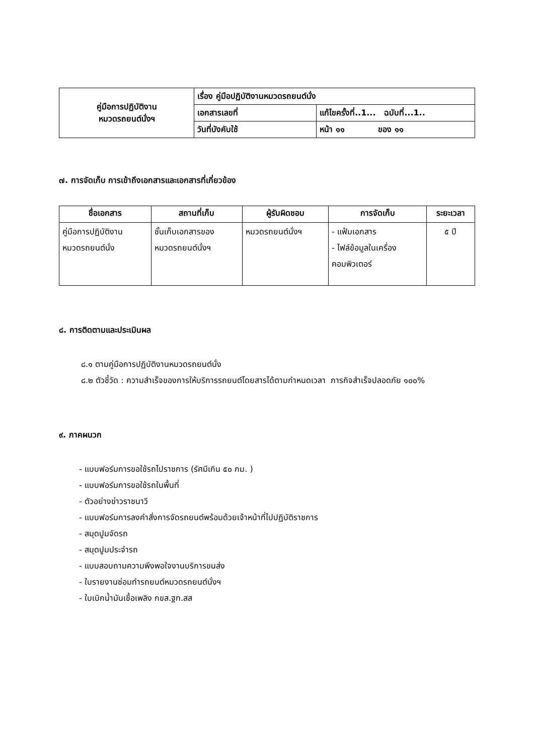| คู่มือการปฏิบัติงาน หมวดรถยนต์นั่งฯ | เรื่อง คู่มือปฏิบัติงานหมวดรถยนต์นั่ง | |
| | เอกสารเลขที่ | แก้ไขครั้งที่..1... ฉบับที่...1.. |
| | วันที่บังคับใช้ | หน้า ๑๑ ของ ๑๑ |
๗. การจัดเก็บ การเข้าถึงเอกสารและเอกสารที่เกี่ยวข้อง
| ชื่อเอกสาร | สถานที่เก็บ | ผู้รับผิดชอบ | การจัดเก็บ | ระยะเวลา |
| --- | --- | --- | --- | --- |
| คู่มือการปฏิบัติงาน หมวดรถยนต์นั่ง | ชั้นเก็บเอกสารของ หมวดรถยนต์นั่งฯ | หมวดรถยนต์นั่งฯ | - แฟ้มเอกสาร - ไฟล์ข้อมูลในเครื่อง คอมพิวเตอร์ | ๕ ปี |
๘. การติดตามและประเมินผล
๘.๑ ตามคู่มือการปฏิบัติงานหมวดรถยนต์นั่ง
๘.๒ ตัวชี้วัด : ความสำเร็จของการให้บริการรถยนต์โดยสารได้ตามกำหนดเวลา ภารกิจสำเร็จปลอดภัย ๑๐๐%
๙. ภาคผนวก
- แบบฟอร์มการขอใช้รถไปราชการ (รัศมีเกิน ๕๐ กม. )
- แบบฟอร์มการขอใช้รถในพื้นที่
- ตัวอย่างข่าวราชนาวี
- แบบฟอร์มการลงคำสั่งการจัดรถยนต์พร้อมด้วยเจ้าหน้าที่ไปปฏิบัติราชการ
- สมุดปูมจัดรถ
- สมุดปูมประจำรถ
- แบบสอบถามความพึงพอใจงานบริการขนส่ง
- ใบรายงานซ่อมทำรถยนต์หมวดรถยนต์นั่งฯ
- ใบเบิกน้ำมันเชื้อเพลิง กขส.ฐท.สส